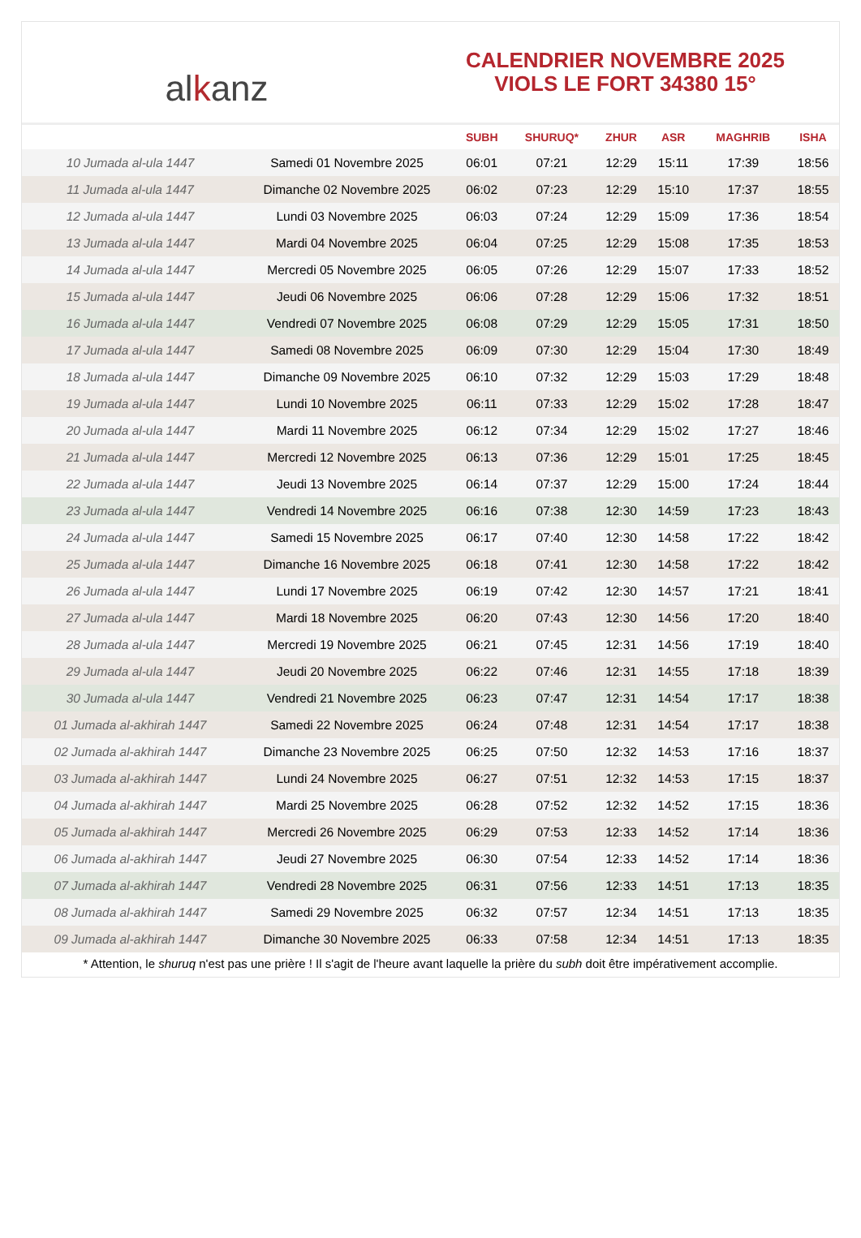alkanz
CALENDRIER NOVEMBRE 2025
VIOLS LE FORT 34380 15°
| | | SUBH | SHURUQ* | ZHUR | ASR | MAGHRIB | ISHA |
| --- | --- | --- | --- | --- | --- | --- | --- |
| 10 Jumada al-ula 1447 | Samedi 01 Novembre 2025 | 06:01 | 07:21 | 12:29 | 15:11 | 17:39 | 18:56 |
| 11 Jumada al-ula 1447 | Dimanche 02 Novembre 2025 | 06:02 | 07:23 | 12:29 | 15:10 | 17:37 | 18:55 |
| 12 Jumada al-ula 1447 | Lundi 03 Novembre 2025 | 06:03 | 07:24 | 12:29 | 15:09 | 17:36 | 18:54 |
| 13 Jumada al-ula 1447 | Mardi 04 Novembre 2025 | 06:04 | 07:25 | 12:29 | 15:08 | 17:35 | 18:53 |
| 14 Jumada al-ula 1447 | Mercredi 05 Novembre 2025 | 06:05 | 07:26 | 12:29 | 15:07 | 17:33 | 18:52 |
| 15 Jumada al-ula 1447 | Jeudi 06 Novembre 2025 | 06:06 | 07:28 | 12:29 | 15:06 | 17:32 | 18:51 |
| 16 Jumada al-ula 1447 | Vendredi 07 Novembre 2025 | 06:08 | 07:29 | 12:29 | 15:05 | 17:31 | 18:50 |
| 17 Jumada al-ula 1447 | Samedi 08 Novembre 2025 | 06:09 | 07:30 | 12:29 | 15:04 | 17:30 | 18:49 |
| 18 Jumada al-ula 1447 | Dimanche 09 Novembre 2025 | 06:10 | 07:32 | 12:29 | 15:03 | 17:29 | 18:48 |
| 19 Jumada al-ula 1447 | Lundi 10 Novembre 2025 | 06:11 | 07:33 | 12:29 | 15:02 | 17:28 | 18:47 |
| 20 Jumada al-ula 1447 | Mardi 11 Novembre 2025 | 06:12 | 07:34 | 12:29 | 15:02 | 17:27 | 18:46 |
| 21 Jumada al-ula 1447 | Mercredi 12 Novembre 2025 | 06:13 | 07:36 | 12:29 | 15:01 | 17:25 | 18:45 |
| 22 Jumada al-ula 1447 | Jeudi 13 Novembre 2025 | 06:14 | 07:37 | 12:29 | 15:00 | 17:24 | 18:44 |
| 23 Jumada al-ula 1447 | Vendredi 14 Novembre 2025 | 06:16 | 07:38 | 12:30 | 14:59 | 17:23 | 18:43 |
| 24 Jumada al-ula 1447 | Samedi 15 Novembre 2025 | 06:17 | 07:40 | 12:30 | 14:58 | 17:22 | 18:42 |
| 25 Jumada al-ula 1447 | Dimanche 16 Novembre 2025 | 06:18 | 07:41 | 12:30 | 14:58 | 17:22 | 18:42 |
| 26 Jumada al-ula 1447 | Lundi 17 Novembre 2025 | 06:19 | 07:42 | 12:30 | 14:57 | 17:21 | 18:41 |
| 27 Jumada al-ula 1447 | Mardi 18 Novembre 2025 | 06:20 | 07:43 | 12:30 | 14:56 | 17:20 | 18:40 |
| 28 Jumada al-ula 1447 | Mercredi 19 Novembre 2025 | 06:21 | 07:45 | 12:31 | 14:56 | 17:19 | 18:40 |
| 29 Jumada al-ula 1447 | Jeudi 20 Novembre 2025 | 06:22 | 07:46 | 12:31 | 14:55 | 17:18 | 18:39 |
| 30 Jumada al-ula 1447 | Vendredi 21 Novembre 2025 | 06:23 | 07:47 | 12:31 | 14:54 | 17:17 | 18:38 |
| 01 Jumada al-akhirah 1447 | Samedi 22 Novembre 2025 | 06:24 | 07:48 | 12:31 | 14:54 | 17:17 | 18:38 |
| 02 Jumada al-akhirah 1447 | Dimanche 23 Novembre 2025 | 06:25 | 07:50 | 12:32 | 14:53 | 17:16 | 18:37 |
| 03 Jumada al-akhirah 1447 | Lundi 24 Novembre 2025 | 06:27 | 07:51 | 12:32 | 14:53 | 17:15 | 18:37 |
| 04 Jumada al-akhirah 1447 | Mardi 25 Novembre 2025 | 06:28 | 07:52 | 12:32 | 14:52 | 17:15 | 18:36 |
| 05 Jumada al-akhirah 1447 | Mercredi 26 Novembre 2025 | 06:29 | 07:53 | 12:33 | 14:52 | 17:14 | 18:36 |
| 06 Jumada al-akhirah 1447 | Jeudi 27 Novembre 2025 | 06:30 | 07:54 | 12:33 | 14:52 | 17:14 | 18:36 |
| 07 Jumada al-akhirah 1447 | Vendredi 28 Novembre 2025 | 06:31 | 07:56 | 12:33 | 14:51 | 17:13 | 18:35 |
| 08 Jumada al-akhirah 1447 | Samedi 29 Novembre 2025 | 06:32 | 07:57 | 12:34 | 14:51 | 17:13 | 18:35 |
| 09 Jumada al-akhirah 1447 | Dimanche 30 Novembre 2025 | 06:33 | 07:58 | 12:34 | 14:51 | 17:13 | 18:35 |
* Attention, le shuruq n'est pas une prière ! Il s'agit de l'heure avant laquelle la prière du subh doit être impérativement accomplie.